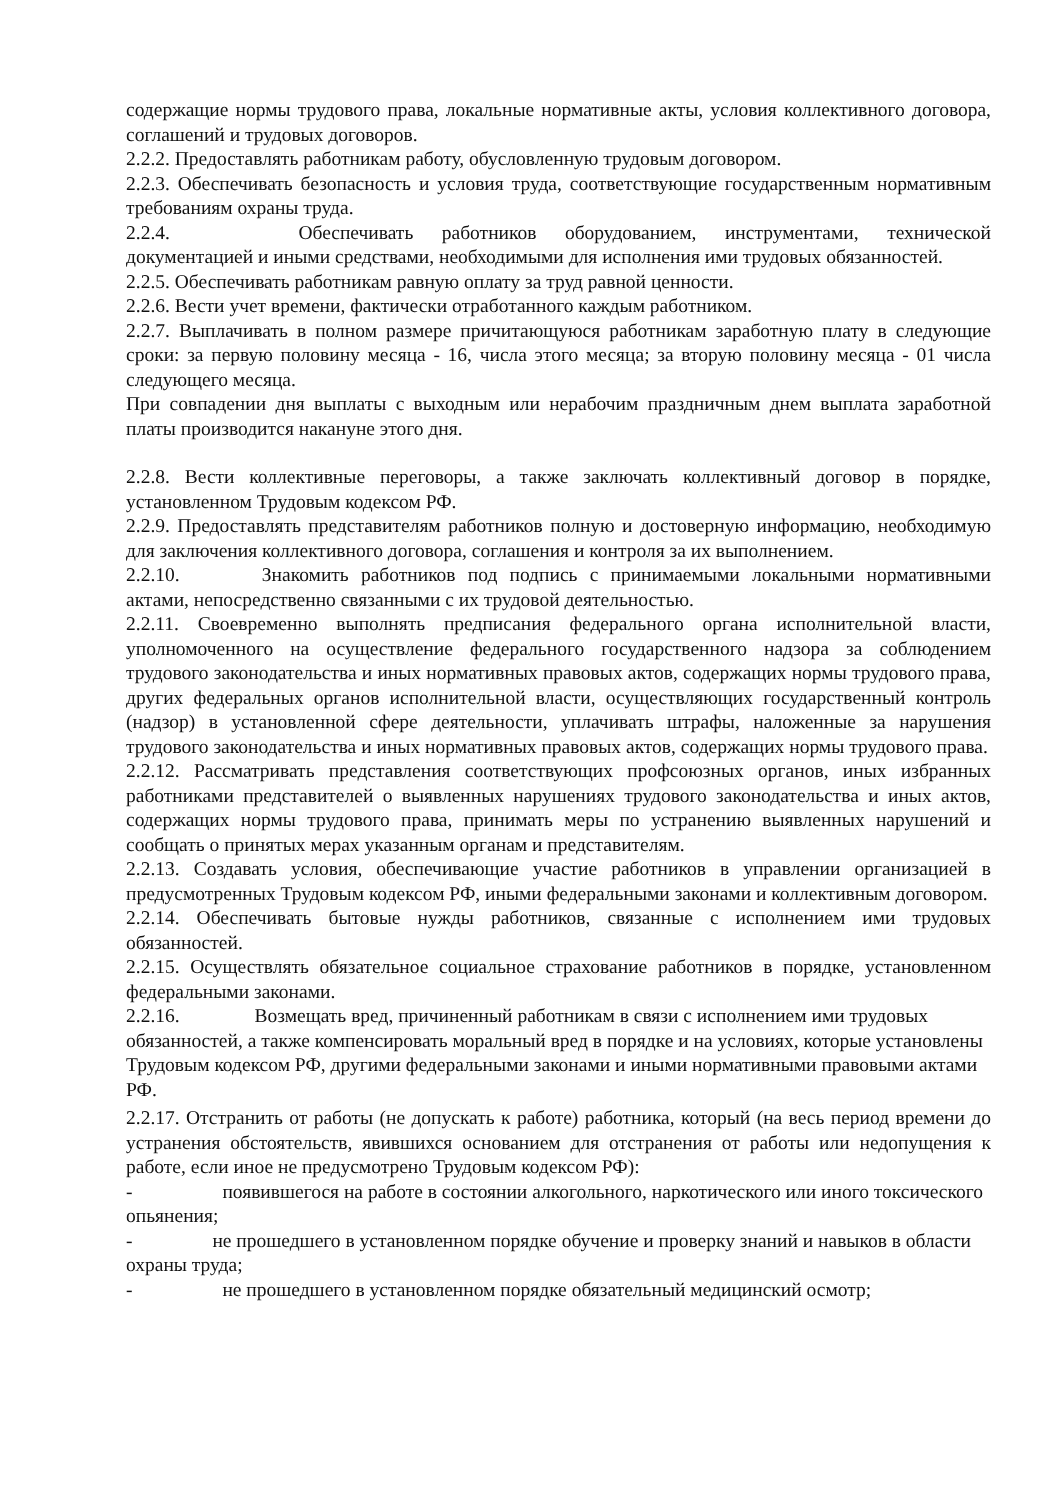содержащие нормы трудового права, локальные нормативные акты, условия коллективного договора, соглашений и трудовых договоров.
2.2.2. Предоставлять работникам работу, обусловленную трудовым договором.
2.2.3. Обеспечивать безопасность и условия труда, соответствующие государственным нормативным требованиям охраны труда.
2.2.4. Обеспечивать работников оборудованием, инструментами, технической документацией и иными средствами, необходимыми для исполнения ими трудовых обязанностей.
2.2.5. Обеспечивать работникам равную оплату за труд равной ценности.
2.2.6. Вести учет времени, фактически отработанного каждым работником.
2.2.7. Выплачивать в полном размере причитающуюся работникам заработную плату в следующие сроки: за первую половину месяца - 16, числа этого месяца; за вторую половину месяца - 01 числа следующего месяца.
При совпадении дня выплаты с выходным или нерабочим праздничным днем выплата заработной платы производится накануне этого дня.
2.2.8. Вести коллективные переговоры, а также заключать коллективный договор в порядке, установленном Трудовым кодексом РФ.
2.2.9. Предоставлять представителям работников полную и достоверную информацию, необходимую для заключения коллективного договора, соглашения и контроля за их выполнением.
2.2.10. Знакомить работников под подпись с принимаемыми локальными нормативными актами, непосредственно связанными с их трудовой деятельностью.
2.2.11. Своевременно выполнять предписания федерального органа исполнительной власти, уполномоченного на осуществление федерального государственного надзора за соблюдением трудового законодательства и иных нормативных правовых актов, содержащих нормы трудового права, других федеральных органов исполнительной власти, осуществляющих государственный контроль (надзор) в установленной сфере деятельности, уплачивать штрафы, наложенные за нарушения трудового законодательства и иных нормативных правовых актов, содержащих нормы трудового права.
2.2.12. Рассматривать представления соответствующих профсоюзных органов, иных избранных работниками представителей о выявленных нарушениях трудового законодательства и иных актов, содержащих нормы трудового права, принимать меры по устранению выявленных нарушений и сообщать о принятых мерах указанным органам и представителям.
2.2.13. Создавать условия, обеспечивающие участие работников в управлении организацией в предусмотренных Трудовым кодексом РФ, иными федеральными законами и коллективным договором.
2.2.14. Обеспечивать бытовые нужды работников, связанные с исполнением ими трудовых обязанностей.
2.2.15. Осуществлять обязательное социальное страхование работников в порядке, установленном федеральными законами.
2.2.16. Возмещать вред, причиненный работникам в связи с исполнением ими трудовых обязанностей, а также компенсировать моральный вред в порядке и на условиях, которые установлены Трудовым кодексом РФ, другими федеральными законами и иными нормативными правовыми актами РФ.
2.2.17. Отстранить от работы (не допускать к работе) работника, который (на весь период времени до устранения обстоятельств, явившихся основанием для отстранения от работы или недопущения к работе, если иное не предусмотрено Трудовым кодексом РФ):
- появившегося на работе в состоянии алкогольного, наркотического или иного токсического опьянения;
- не прошедшего в установленном порядке обучение и проверку знаний и навыков в области охраны труда;
- не прошедшего в установленном порядке обязательный медицинский осмотр;